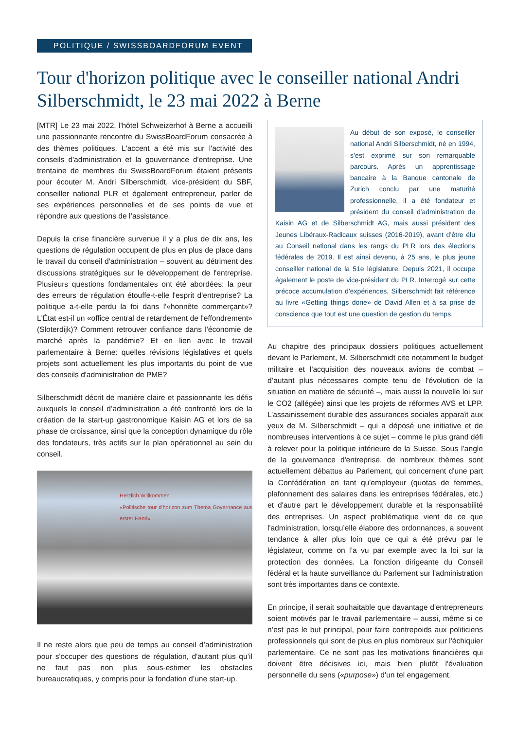POLITIQUE / SWISSBOARDFORUM EVENT
Tour d'horizon politique avec le conseiller national Andri Silberschmidt, le 23 mai 2022 à Berne
[MTR] Le 23 mai 2022, l'hôtel Schweizerhof à Berne a accueilli une passionnante rencontre du SwissBoardForum consacrée à des thèmes politiques. L'accent a été mis sur l'activité des conseils d'administration et la gouvernance d'entreprise. Une trentaine de membres du SwissBoardForum étaient présents pour écouter M. Andri Silberschmidt, vice-président du SBF, conseiller national PLR et également entrepreneur, parler de ses expériences personnelles et de ses points de vue et répondre aux questions de l’assistance.
Depuis la crise financière survenue il y a plus de dix ans, les questions de régulation occupent de plus en plus de place dans le travail du conseil d'administration – souvent au détriment des discussions stratégiques sur le développement de l'entreprise. Plusieurs questions fondamentales ont été abordées: la peur des erreurs de régulation étouffe-t-elle l'esprit d'entreprise? La politique a-t-elle perdu la foi dans l'«honnête commerçant»? L'État est-il un «office central de retardement de l'effondrement» (Sloterdijk)? Comment retrouver confiance dans l'économie de marché après la pandémie? Et en lien avec le travail parlementaire à Berne: quelles révisions législatives et quels projets sont actuellement les plus importants du point de vue des conseils d'administration de PME?
Silberschmidt décrit de manière claire et passionnante les défis auxquels le conseil d’administration a été confronté lors de la création de la start-up gastronomique Kaisin AG et lors de sa phase de croissance, ainsi que la conception dynamique du rôle des fondateurs, très actifs sur le plan opérationnel au sein du conseil.
Herzlich Willkommen
«Politische tour d'horizon zum Thema Governance aus erster Hand»
Il ne reste alors que peu de temps au conseil d’administration pour s'occuper des questions de régulation, d'autant plus qu’il ne faut pas non plus sous-estimer les obstacles bureaucratiques, y compris pour la fondation d’une start-up.
Au début de son exposé, le conseiller national Andri Silberschmidt, né en 1994, s’est exprimé sur son remarquable parcours. Après un apprentissage bancaire à la Banque cantonale de Zurich conclu par une maturité professionnelle, il a été fondateur et président du conseil d'administration de Kaisin AG et de Silberschmidt AG, mais aussi président des Jeunes Libéraux-Radicaux suisses (2016-2019), avant d’être élu au Conseil national dans les rangs du PLR lors des élections fédérales de 2019. Il est ainsi devenu, à 25 ans, le plus jeune conseiller national de la 51e législature. Depuis 2021, il occupe également le poste de vice-président du PLR. Interrogé sur cette précoce accumulation d’expériences, Silberschmidt fait référence au livre «Getting things done» de David Allen et à sa prise de conscience que tout est une question de gestion du temps.
Au chapitre des principaux dossiers politiques actuellement devant le Parlement, M. Silberschmidt cite notamment le budget militaire et l'acquisition des nouveaux avions de combat – d’autant plus nécessaires compte tenu de l'évolution de la situation en matière de sécurité –, mais aussi la nouvelle loi sur le CO2 (allégée) ainsi que les projets de réformes AVS et LPP. L’assainissement durable des assurances sociales apparaît aux yeux de M. Silberschmidt – qui a déposé une initiative et de nombreuses interventions à ce sujet – comme le plus grand défi à relever pour la politique intérieure de la Suisse. Sous l’angle de la gouvernance d'entreprise, de nombreux thèmes sont actuellement débattus au Parlement, qui concernent d'une part la Confédération en tant qu'employeur (quotas de femmes, plafonnement des salaires dans les entreprises fédérales, etc.) et d'autre part le développement durable et la responsabilité des entreprises. Un aspect problématique vient de ce que l'administration, lorsqu’elle élabore des ordonnances, a souvent tendance à aller plus loin que ce qui a été prévu par le législateur, comme on l’a vu par exemple avec la loi sur la protection des données. La fonction dirigeante du Conseil fédéral et la haute surveillance du Parlement sur l'administration sont très importantes dans ce contexte.
En principe, il serait souhaitable que davantage d'entrepreneurs soient motivés par le travail parlementaire – aussi, même si ce n’est pas le but principal, pour faire contrepoids aux politiciens professionnels qui sont de plus en plus nombreux sur l'échiquier parlementaire. Ce ne sont pas les motivations financières qui doivent être décisives ici, mais bien plutôt l'évaluation personnelle du sens («purpose») d'un tel engagement.